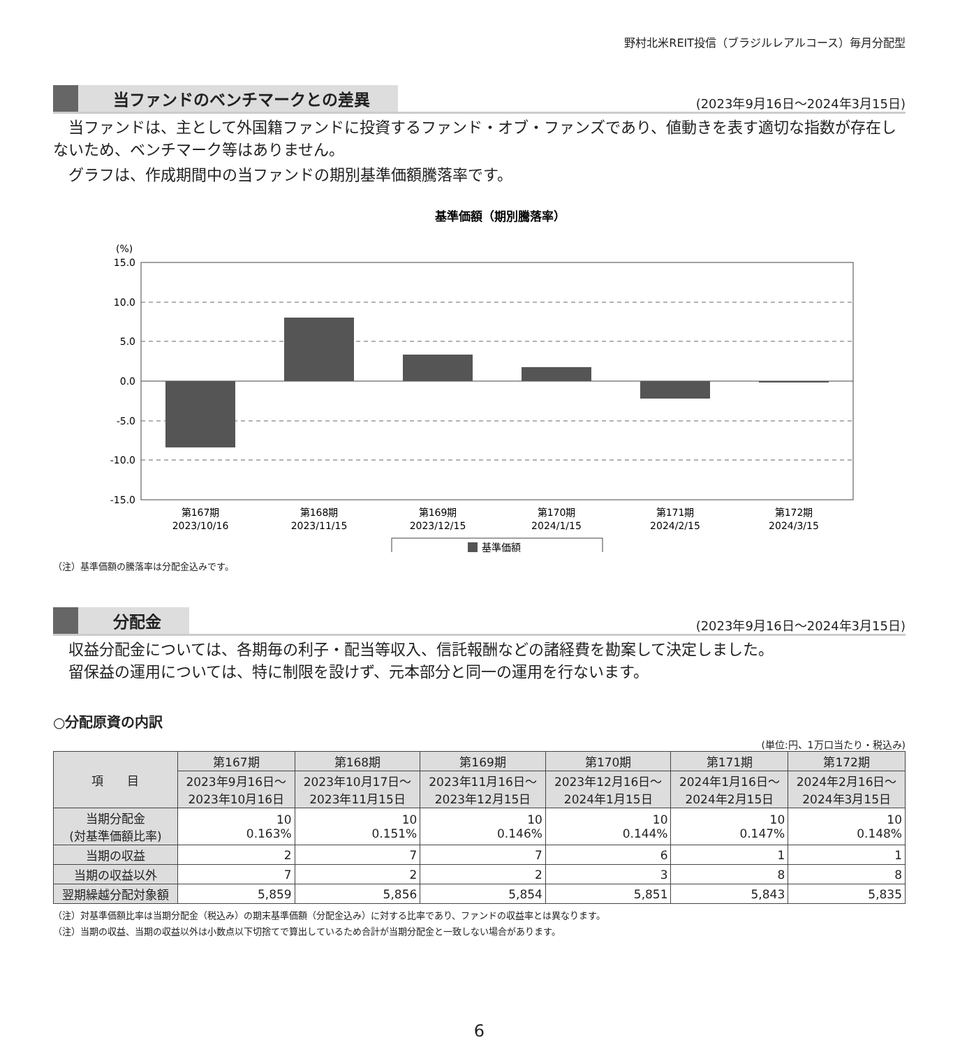野村北米REIT投信（ブラジルレアルコース）毎月分配型
当ファンドのベンチマークとの差異
(2023年9月16日～2024年3月15日)
　当ファンドは、主として外国籍ファンドに投資するファンド・オブ・ファンズであり、値動きを表す適切な指数が存在しないため、ベンチマーク等はありません。
　グラフは、作成期間中の当ファンドの期別基準価額騰落率です。
基準価額（期別騰落率）
(%)
15.0
10.0
5.0
0.0
-5.0
-10.0
-15.0
第167期
2023/10/16
第168期
2023/11/15
第169期
2023/12/15
第170期
2024/1/15
第171期
2024/2/15
第172期
2024/3/15
基準価額
（注）基準価額の騰落率は分配金込みです。
分配金
(2023年9月16日～2024年3月15日)
　収益分配金については、各期毎の利子・配当等収入、信託報酬などの諸経費を勘案して決定しました。
　留保益の運用については、特に制限を設けず、元本部分と同一の運用を行ないます。
○分配原資の内訳
(単位:円、1万口当たり・税込み)
| 項 目 | 第167期 | 第168期 | 第169期 | 第170期 | 第171期 | 第172期 |
| --- | --- | --- | --- | --- | --- | --- |
| | 2023年9月16日～ 2023年10月16日 | 2023年10月17日～ 2023年11月15日 | 2023年11月16日～ 2023年12月15日 | 2023年12月16日～ 2024年1月15日 | 2024年1月16日～ 2024年2月15日 | 2024年2月16日～ 2024年3月15日 |
| 当期分配金 (対基準価額比率) | 10 0.163% | 10 0.151% | 10 0.146% | 10 0.144% | 10 0.147% | 10 0.148% |
| 当期の収益 | 2 | 7 | 7 | 6 | 1 | 1 |
| 当期の収益以外 | 7 | 2 | 2 | 3 | 8 | 8 |
| 翌期繰越分配対象額 | 5,859 | 5,856 | 5,854 | 5,851 | 5,843 | 5,835 |
（注）対基準価額比率は当期分配金（税込み）の期末基準価額（分配金込み）に対する比率であり、ファンドの収益率とは異なります。
（注）当期の収益、当期の収益以外は小数点以下切捨てで算出しているため合計が当期分配金と一致しない場合があります。
6